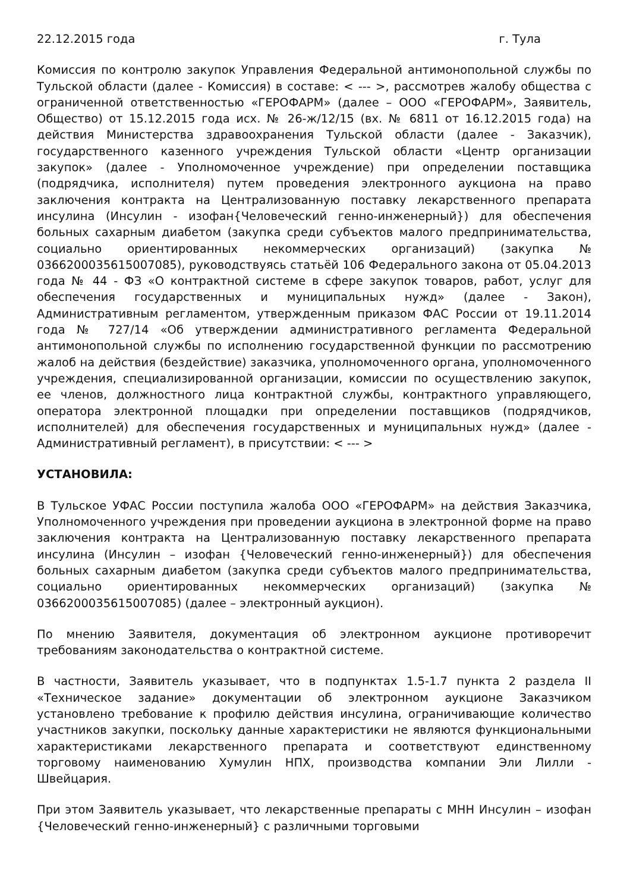22.12.2015 года г. Тула
Комиссия по контролю закупок Управления Федеральной антимонопольной службы по Тульской области (далее - Комиссия) в составе: < --- >, рассмотрев жалобу общества с ограниченной ответственностью «ГЕРОФАРМ» (далее – ООО «ГЕРОФАРМ», Заявитель, Общество) от 15.12.2015 года исх. № 26-ж/12/15 (вх. № 6811 от 16.12.2015 года) на действия Министерства здравоохранения Тульской области (далее - Заказчик), государственного казенного учреждения Тульской области «Центр организации закупок» (далее - Уполномоченное учреждение) при определении поставщика (подрядчика, исполнителя) путем проведения электронного аукциона на право заключения контракта на Централизованную поставку лекарственного препарата инсулина (Инсулин - изофан{Человеческий генно-инженерный}) для обеспечения больных сахарным диабетом (закупка среди субъектов малого предпринимательства, социально ориентированных некоммерческих организаций) (закупка № 0366200035615007085), руководствуясь статьёй 106 Федерального закона от 05.04.2013 года № 44 - ФЗ «О контрактной системе в сфере закупок товаров, работ, услуг для обеспечения государственных и муниципальных нужд» (далее - Закон), Административным регламентом, утвержденным приказом ФАС России от 19.11.2014 года № 727/14 «Об утверждении административного регламента Федеральной антимонопольной службы по исполнению государственной функции по рассмотрению жалоб на действия (бездействие) заказчика, уполномоченного органа, уполномоченного учреждения, специализированной организации, комиссии по осуществлению закупок, ее членов, должностного лица контрактной службы, контрактного управляющего, оператора электронной площадки при определении поставщиков (подрядчиков, исполнителей) для обеспечения государственных и муниципальных нужд» (далее - Административный регламент), в присутствии: < --- >
УСТАНОВИЛА:
В Тульское УФАС России поступила жалоба ООО «ГЕРОФАРМ» на действия Заказчика, Уполномоченного учреждения при проведении аукциона в электронной форме на право заключения контракта на Централизованную поставку лекарственного препарата инсулина (Инсулин – изофан {Человеческий генно-инженерный}) для обеспечения больных сахарным диабетом (закупка среди субъектов малого предпринимательства, социально ориентированных некоммерческих организаций) (закупка № 0366200035615007085) (далее – электронный аукцион).
По мнению Заявителя, документация об электронном аукционе противоречит требованиям законодательства о контрактной системе.
В частности, Заявитель указывает, что в подпунктах 1.5-1.7 пункта 2 раздела II «Техническое задание» документации об электронном аукционе Заказчиком установлено требование к профилю действия инсулина, ограничивающие количество участников закупки, поскольку данные характеристики не являются функциональными характеристиками лекарственного препарата и соответствуют единственному торговому наименованию Хумулин НПХ, производства компании Эли Лилли - Швейцария.
При этом Заявитель указывает, что лекарственные препараты с МНН Инсулин – изофан {Человеческий генно-инженерный} с различными торговыми